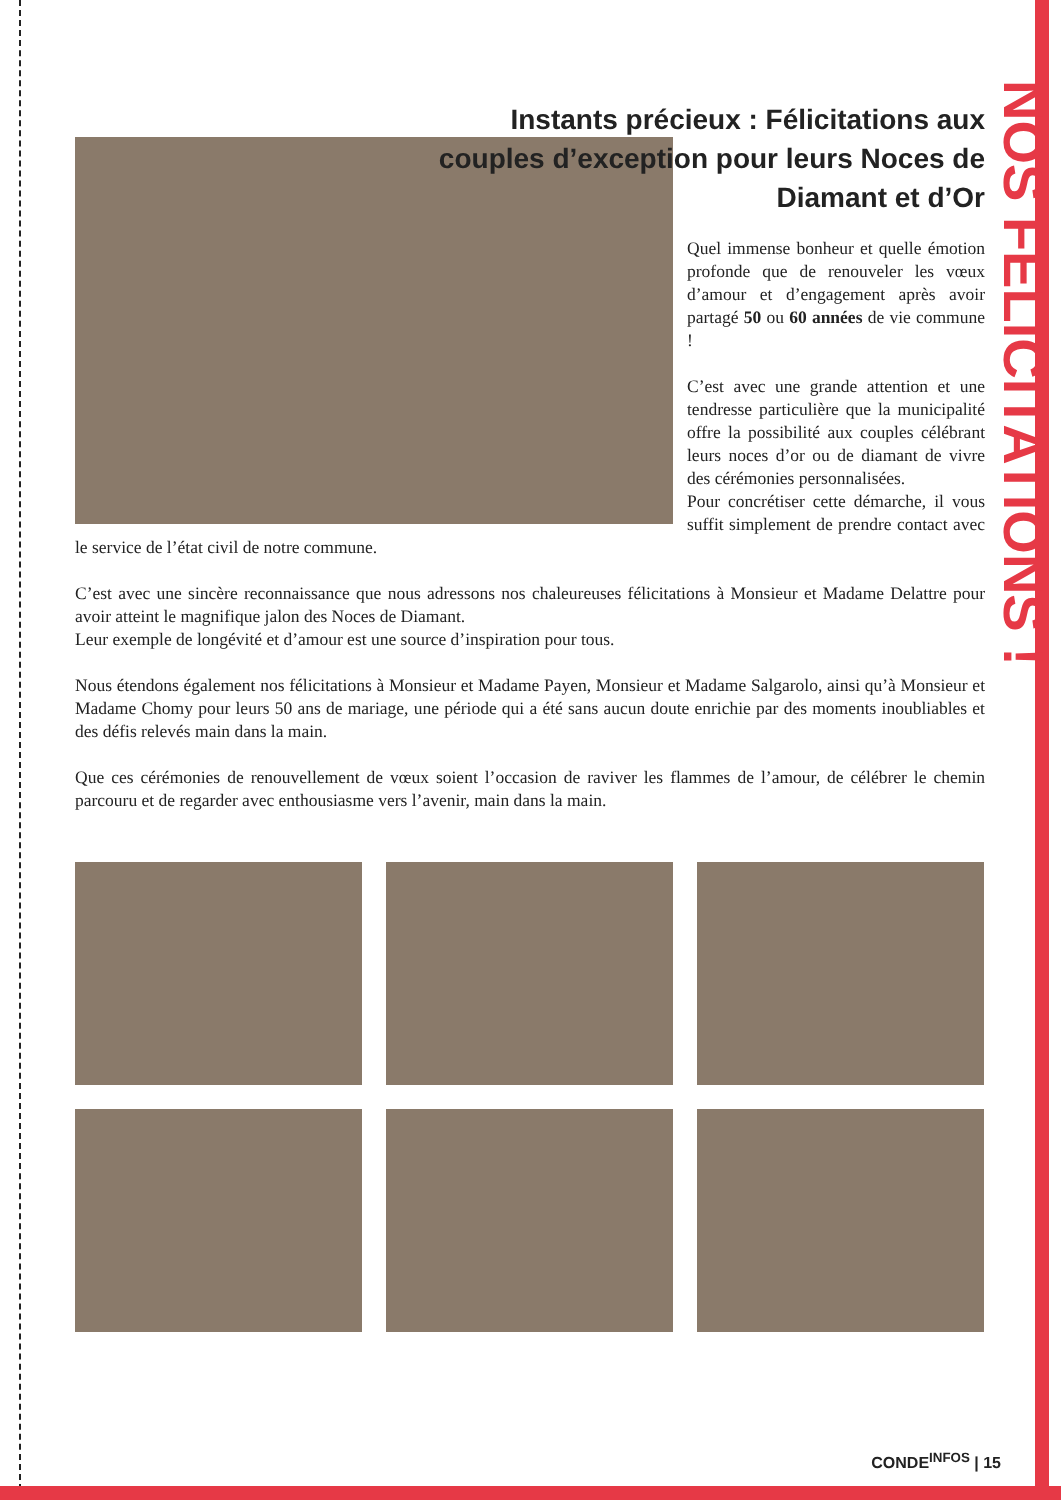NOS FELICITATIONS !
Instants précieux : Félicitations aux couples d’exception pour leurs Noces de Diamant et d’Or
Quel immense bonheur et quelle émotion profonde que de renouveler les vœux d’amour et d’engagement après avoir partagé 50 ou 60 années de vie commune !
C’est avec une grande attention et une tendresse particulière que la municipalité offre la possibilité aux couples célébrant leurs noces d’or ou de diamant de vivre des cérémonies personnalisées.
Pour concrétiser cette démarche, il vous suffit simplement de prendre contact avec le service de l’état civil de notre commune.
C’est avec une sincère reconnaissance que nous adressons nos chaleureuses félicitations à Monsieur et Madame Delattre pour avoir atteint le magnifique jalon des Noces de Diamant.
Leur exemple de longévité et d’amour est une source d’inspiration pour tous.
Nous étendons également nos félicitations à Monsieur et Madame Payen, Monsieur et Madame Salgarolo, ainsi qu’à Monsieur et Madame Chomy pour leurs 50 ans de mariage, une période qui a été sans aucun doute enrichie par des moments inoubliables et des défis relevés main dans la main.
Que ces cérémonies de renouvellement de vœux soient l’occasion de raviver les flammes de l’amour, de célébrer le chemin parcouru et de regarder avec enthousiasme vers l’avenir, main dans la main.
CONDE<sup>INFOS</sup> | 15